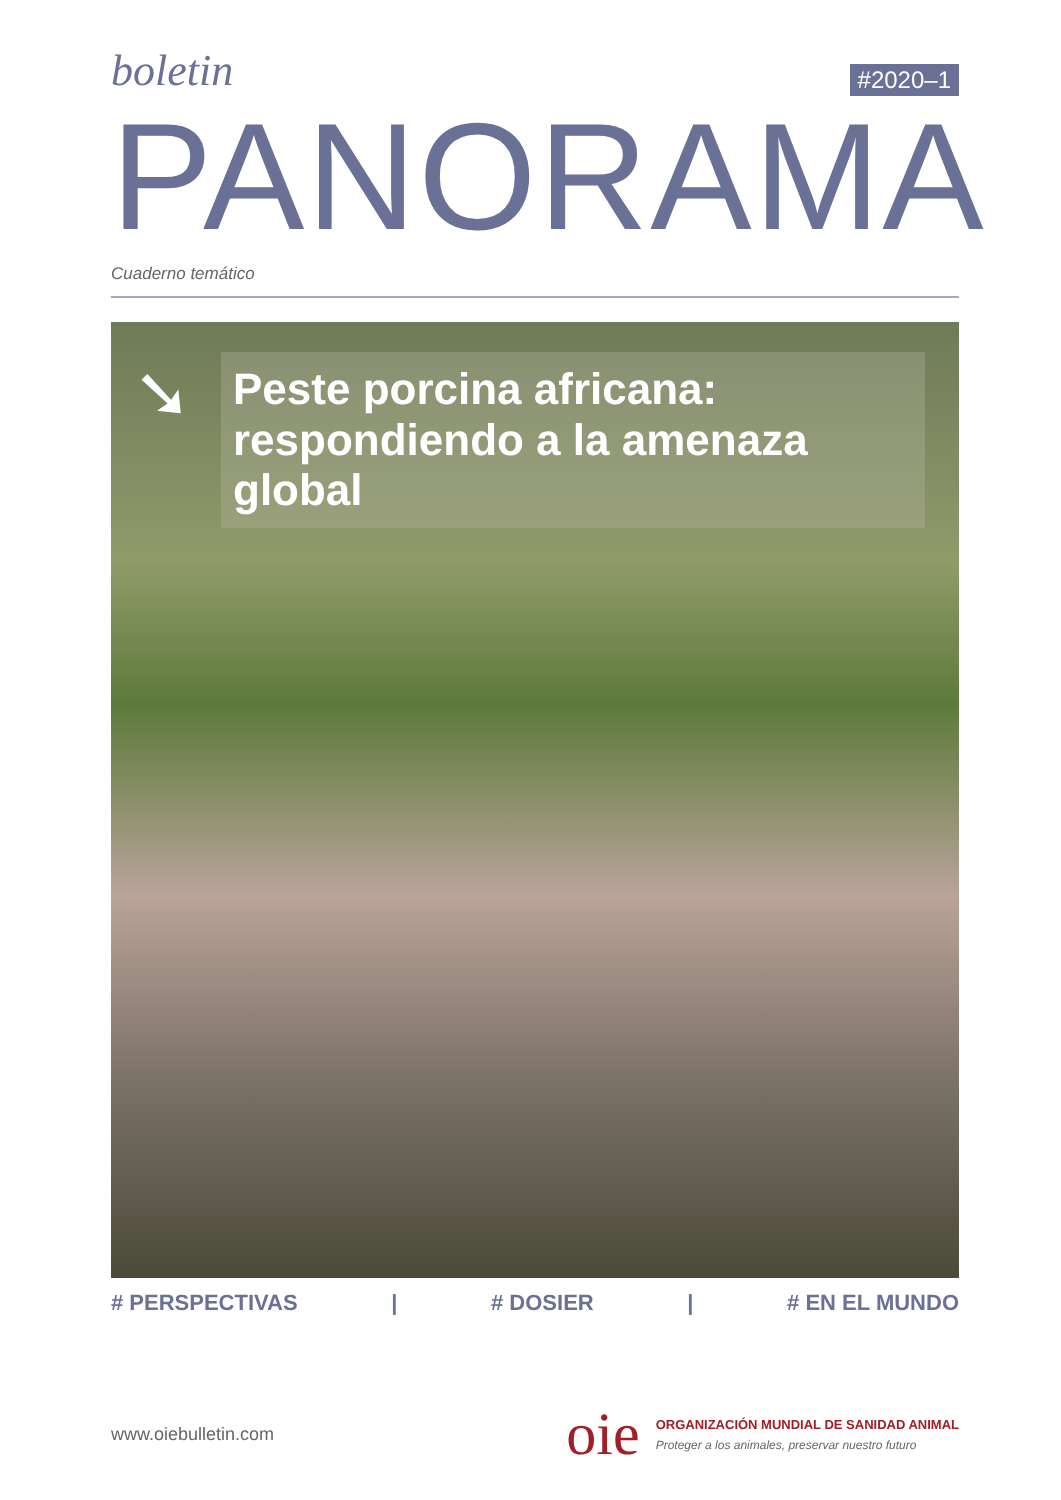boletin #2020–1
PANORAMA
Cuaderno temático
➘
Peste porcina africana: respondiendo a la amenaza global
# PERSPECTIVAS | # DOSIER | # EN EL MUNDO
www.oiebulletin.com
oie
ORGANIZACIÓN MUNDIAL DE SANIDAD ANIMAL
Proteger a los animales, preservar nuestro futuro